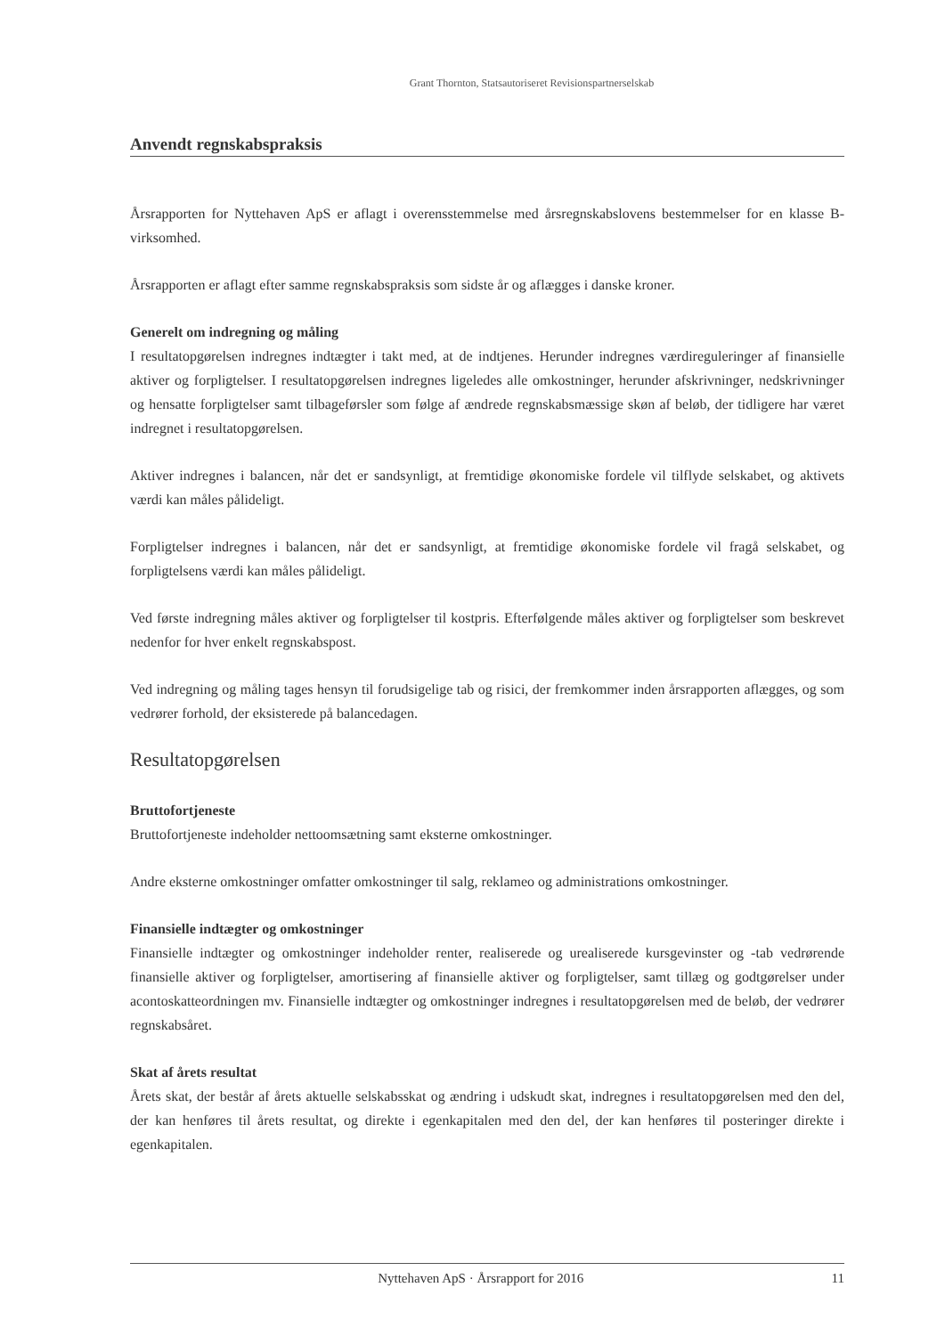Grant Thornton, Statsautoriseret Revisionspartnerselskab
Anvendt regnskabspraksis
Årsrapporten for Nyttehaven ApS er aflagt i overensstemmelse med årsregnskabslovens bestemmelser for en klasse B-virksomhed.
Årsrapporten er aflagt efter samme regnskabspraksis som sidste år og aflægges i danske kroner.
Generelt om indregning og måling
I resultatopgørelsen indregnes indtægter i takt med, at de indtjenes. Herunder indregnes værdireguleringer af finansielle aktiver og forpligtelser. I resultatopgørelsen indregnes ligeledes alle omkostninger, herunder afskrivninger, nedskrivninger og hensatte forpligtelser samt tilbageførsler som følge af ændrede regnskabsmæssige skøn af beløb, der tidligere har været indregnet i resultatopgørelsen.
Aktiver indregnes i balancen, når det er sandsynligt, at fremtidige økonomiske fordele vil tilflyde selskabet, og aktivets værdi kan måles pålideligt.
Forpligtelser indregnes i balancen, når det er sandsynligt, at fremtidige økonomiske fordele vil fragå selskabet, og forpligtelsens værdi kan måles pålideligt.
Ved første indregning måles aktiver og forpligtelser til kostpris. Efterfølgende måles aktiver og forpligtelser som beskrevet nedenfor for hver enkelt regnskabspost.
Ved indregning og måling tages hensyn til forudsigelige tab og risici, der fremkommer inden årsrapporten aflægges, og som vedrører forhold, der eksisterede på balancedagen.
Resultatopgørelsen
Bruttofortjeneste
Bruttofortjeneste indeholder nettoomsætning samt eksterne omkostninger.
Andre eksterne omkostninger omfatter omkostninger til salg, reklameo og administrations omkostninger.
Finansielle indtægter og omkostninger
Finansielle indtægter og omkostninger indeholder renter, realiserede og urealiserede kursgevinster og -tab vedrørende finansielle aktiver og forpligtelser, amortisering af finansielle aktiver og forpligtelser, samt tillæg og godtgørelser under acontoskatteordningen mv. Finansielle indtægter og omkostninger indregnes i resultatopgørelsen med de beløb, der vedrører regnskabsåret.
Skat af årets resultat
Årets skat, der består af årets aktuelle selskabsskat og ændring i udskudt skat, indregnes i resultatopgørelsen med den del, der kan henføres til årets resultat, og direkte i egenkapitalen med den del, der kan henføres til posteringer direkte i egenkapitalen.
Nyttehaven ApS · Årsrapport for 2016 11